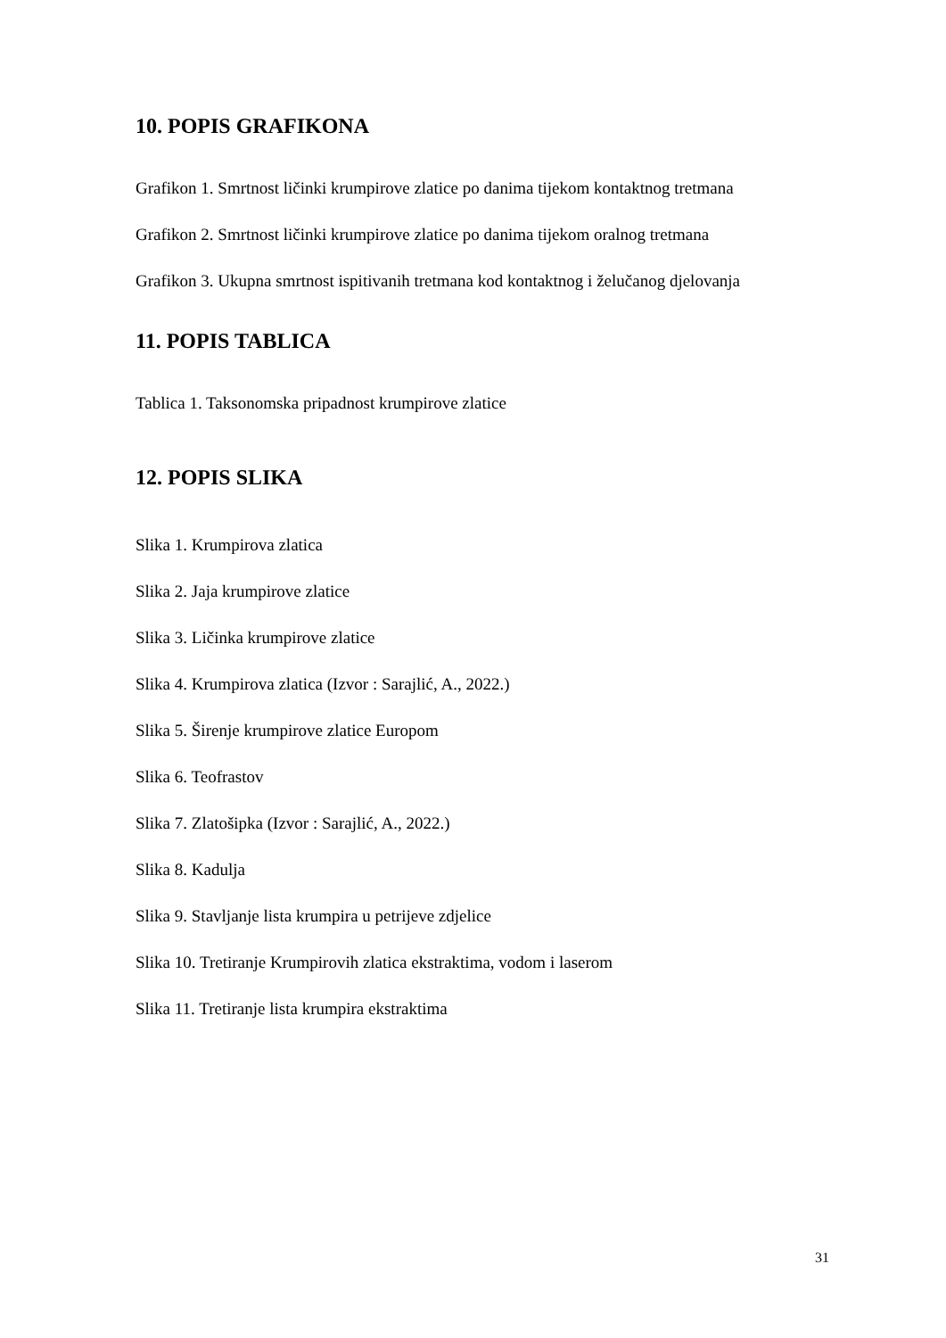10. POPIS GRAFIKONA
Grafikon 1. Smrtnost ličinki krumpirove zlatice po danima tijekom kontaktnog tretmana
Grafikon 2. Smrtnost ličinki krumpirove zlatice po danima tijekom oralnog tretmana
Grafikon 3. Ukupna smrtnost ispitivanih tretmana kod kontaktnog i želučanog djelovanja
11. POPIS TABLICA
Tablica 1. Taksonomska pripadnost krumpirove zlatice
12. POPIS SLIKA
Slika 1. Krumpirova zlatica
Slika 2. Jaja krumpirove zlatice
Slika 3. Ličinka krumpirove zlatice
Slika 4. Krumpirova zlatica (Izvor : Sarajlić, A., 2022.)
Slika 5. Širenje krumpirove zlatice Europom
Slika 6. Teofrastov
Slika 7. Zlatošipka (Izvor : Sarajlić, A., 2022.)
Slika 8. Kadulja
Slika 9. Stavljanje lista krumpira u petrijeve zdjelice
Slika 10. Tretiranje Krumpirovih zlatica ekstraktima, vodom i laserom
Slika 11. Tretiranje lista krumpira ekstraktima
31